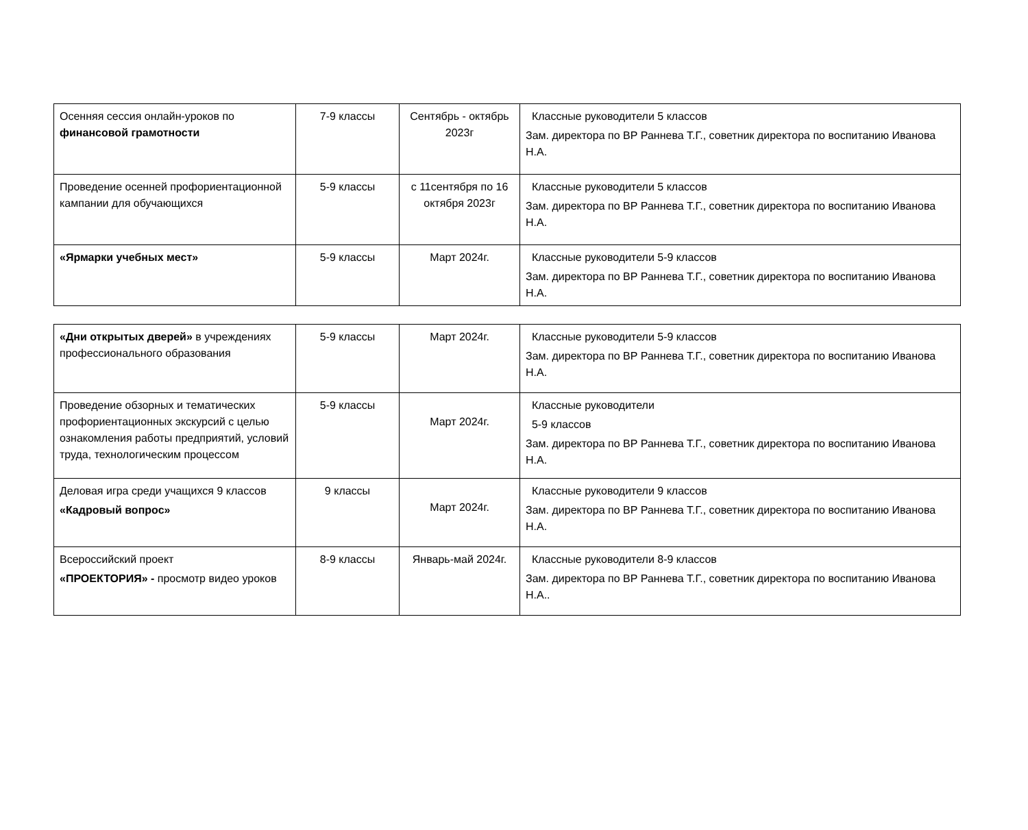| Осенняя сессия онлайн-уроков по финансовой грамотности | 7-9 классы | Сентябрь - октябрь 2023г | Классные руководители 5 классов Зам. директора по ВР Раннева Т.Г., советник директора по воспитанию Иванова Н.А. |
| Проведение осенней профориентационной кампании для обучающихся | 5-9 классы | с 11сентября по 16 октября 2023г | Классные руководители 5 классов Зам. директора по ВР Раннева Т.Г., советник директора по воспитанию Иванова Н.А. |
| «Ярмарки учебных мест» | 5-9 классы | Март 2024г. | Классные руководители 5-9 классов Зам. директора по ВР Раннева Т.Г., советник директора по воспитанию Иванова Н.А. |
| «Дни открытых дверей» в учреждениях профессионального образования | 5-9 классы | Март 2024г. | Классные руководители 5-9 классов Зам. директора по ВР Раннева Т.Г., советник директора по воспитанию Иванова Н.А. |
| Проведение обзорных и тематических профориентационных экскурсий с целью ознакомления работы предприятий, условий труда, технологическим процессом | 5-9 классы | Март 2024г. | Классные руководители 5-9 классов Зам. директора по ВР Раннева Т.Г., советник директора по воспитанию Иванова Н.А. |
| Деловая игра среди учащихся 9 классов «Кадровый вопрос» | 9 классы | Март 2024г. | Классные руководители 9 классов Зам. директора по ВР Раннева Т.Г., советник директора по воспитанию Иванова Н.А. |
| Всероссийский проект «ПРОЕКТОРИЯ» - просмотр видео уроков | 8-9 классы | Январь-май 2024г. | Классные руководители 8-9 классов Зам. директора по ВР Раннева Т.Г., советник директора по воспитанию Иванова Н.А.. |